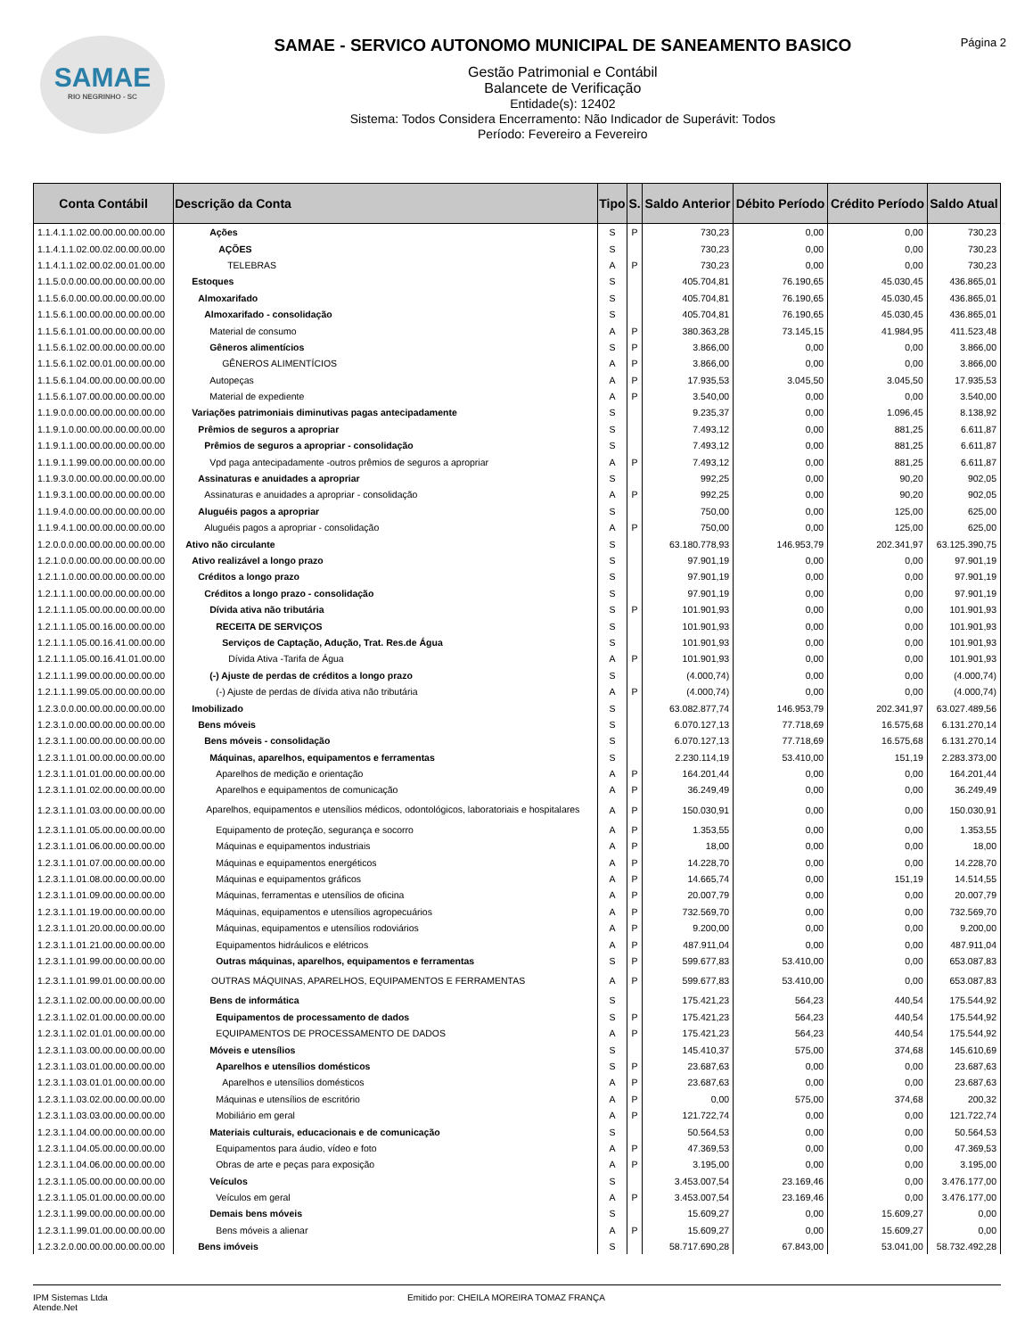SAMAE
RIO NEGRINHO - SC
SAMAE - SERVICO AUTONOMO MUNICIPAL DE SANEAMENTO BASICO
Gestão Patrimonial e Contábil
Balancete de Verificação
Entidade(s): 12402
Sistema: Todos Considera Encerramento: Não Indicador de Superávit: Todos
Período: Fevereiro a Fevereiro
Página 2
| Conta Contábil | Descrição da Conta | Tipo | S. | Saldo Anterior | Débito Período | Crédito Período | Saldo Atual |
| --- | --- | --- | --- | --- | --- | --- | --- |
| 1.1.4.1.1.02.00.00.00.00.00.00 | Ações | S | P | 730,23 | 0,00 | 0,00 | 730,23 |
| 1.1.4.1.1.02.00.02.00.00.00.00 | AÇÕES | S | | 730,23 | 0,00 | 0,00 | 730,23 |
| 1.1.4.1.1.02.00.02.00.01.00.00 | TELEBRAS | A | P | 730,23 | 0,00 | 0,00 | 730,23 |
| 1.1.5.0.0.00.00.00.00.00.00.00 | Estoques | S | | 405.704,81 | 76.190,65 | 45.030,45 | 436.865,01 |
| 1.1.5.6.0.00.00.00.00.00.00.00 | Almoxarifado | S | | 405.704,81 | 76.190,65 | 45.030,45 | 436.865,01 |
| 1.1.5.6.1.00.00.00.00.00.00.00 | Almoxarifado - consolidação | S | | 405.704,81 | 76.190,65 | 45.030,45 | 436.865,01 |
| 1.1.5.6.1.01.00.00.00.00.00.00 | Material de consumo | A | P | 380.363,28 | 73.145,15 | 41.984,95 | 411.523,48 |
| 1.1.5.6.1.02.00.00.00.00.00.00 | Gêneros alimentícios | S | P | 3.866,00 | 0,00 | 0,00 | 3.866,00 |
| 1.1.5.6.1.02.00.01.00.00.00.00 | GÊNEROS ALIMENTÍCIOS | A | P | 3.866,00 | 0,00 | 0,00 | 3.866,00 |
| 1.1.5.6.1.04.00.00.00.00.00.00 | Autopeças | A | P | 17.935,53 | 3.045,50 | 3.045,50 | 17.935,53 |
| 1.1.5.6.1.07.00.00.00.00.00.00 | Material de expediente | A | P | 3.540,00 | 0,00 | 0,00 | 3.540,00 |
| 1.1.9.0.0.00.00.00.00.00.00.00 | Variações patrimoniais diminutivas pagas antecipadamente | S | | 9.235,37 | 0,00 | 1.096,45 | 8.138,92 |
| 1.1.9.1.0.00.00.00.00.00.00.00 | Prêmios de seguros a apropriar | S | | 7.493,12 | 0,00 | 881,25 | 6.611,87 |
| 1.1.9.1.1.00.00.00.00.00.00.00 | Prêmios de seguros a apropriar - consolidação | S | | 7.493,12 | 0,00 | 881,25 | 6.611,87 |
| 1.1.9.1.1.99.00.00.00.00.00.00 | Vpd paga antecipadamente -outros prêmios de seguros a apropriar | A | P | 7.493,12 | 0,00 | 881,25 | 6.611,87 |
| 1.1.9.3.0.00.00.00.00.00.00.00 | Assinaturas e anuidades a apropriar | S | | 992,25 | 0,00 | 90,20 | 902,05 |
| 1.1.9.3.1.00.00.00.00.00.00.00 | Assinaturas e anuidades a apropriar - consolidação | A | P | 992,25 | 0,00 | 90,20 | 902,05 |
| 1.1.9.4.0.00.00.00.00.00.00.00 | Aluguéis pagos a apropriar | S | | 750,00 | 0,00 | 125,00 | 625,00 |
| 1.1.9.4.1.00.00.00.00.00.00.00 | Aluguéis pagos a apropriar - consolidação | A | P | 750,00 | 0,00 | 125,00 | 625,00 |
| 1.2.0.0.0.00.00.00.00.00.00.00 | Ativo não circulante | S | | 63.180.778,93 | 146.953,79 | 202.341,97 | 63.125.390,75 |
| 1.2.1.0.0.00.00.00.00.00.00.00 | Ativo realizável a longo prazo | S | | 97.901,19 | 0,00 | 0,00 | 97.901,19 |
| 1.2.1.1.0.00.00.00.00.00.00.00 | Créditos a longo prazo | S | | 97.901,19 | 0,00 | 0,00 | 97.901,19 |
| 1.2.1.1.1.00.00.00.00.00.00.00 | Créditos a longo prazo - consolidação | S | | 97.901,19 | 0,00 | 0,00 | 97.901,19 |
| 1.2.1.1.1.05.00.00.00.00.00.00 | Dívida ativa não tributária | S | P | 101.901,93 | 0,00 | 0,00 | 101.901,93 |
| 1.2.1.1.1.05.00.16.00.00.00.00 | RECEITA DE SERVIÇOS | S | | 101.901,93 | 0,00 | 0,00 | 101.901,93 |
| 1.2.1.1.1.05.00.16.41.00.00.00 | Serviços de Captação, Adução, Trat. Res.de Água | S | | 101.901,93 | 0,00 | 0,00 | 101.901,93 |
| 1.2.1.1.1.05.00.16.41.01.00.00 | Dívida Ativa -Tarifa de Água | A | P | 101.901,93 | 0,00 | 0,00 | 101.901,93 |
| 1.2.1.1.1.99.00.00.00.00.00.00 | (-) Ajuste de perdas de créditos a longo prazo | S | | (4.000,74) | 0,00 | 0,00 | (4.000,74) |
| 1.2.1.1.1.99.05.00.00.00.00.00 | (-) Ajuste de perdas de dívida ativa não tributária | A | P | (4.000,74) | 0,00 | 0,00 | (4.000,74) |
| 1.2.3.0.0.00.00.00.00.00.00.00 | Imobilizado | S | | 63.082.877,74 | 146.953,79 | 202.341,97 | 63.027.489,56 |
| 1.2.3.1.0.00.00.00.00.00.00.00 | Bens móveis | S | | 6.070.127,13 | 77.718,69 | 16.575,68 | 6.131.270,14 |
| 1.2.3.1.1.00.00.00.00.00.00.00 | Bens móveis - consolidação | S | | 6.070.127,13 | 77.718,69 | 16.575,68 | 6.131.270,14 |
| 1.2.3.1.1.01.00.00.00.00.00.00 | Máquinas, aparelhos, equipamentos e ferramentas | S | | 2.230.114,19 | 53.410,00 | 151,19 | 2.283.373,00 |
| 1.2.3.1.1.01.01.00.00.00.00.00 | Aparelhos de medição e orientação | A | P | 164.201,44 | 0,00 | 0,00 | 164.201,44 |
| 1.2.3.1.1.01.02.00.00.00.00.00 | Aparelhos e equipamentos de comunicação | A | P | 36.249,49 | 0,00 | 0,00 | 36.249,49 |
| 1.2.3.1.1.01.03.00.00.00.00.00 | Aparelhos, equipamentos e utensílios médicos, odontológicos, laboratoriais e hospitalares | A | P | 150.030,91 | 0,00 | 0,00 | 150.030,91 |
| 1.2.3.1.1.01.05.00.00.00.00.00 | Equipamento de proteção, segurança e socorro | A | P | 1.353,55 | 0,00 | 0,00 | 1.353,55 |
| 1.2.3.1.1.01.06.00.00.00.00.00 | Máquinas e equipamentos industriais | A | P | 18,00 | 0,00 | 0,00 | 18,00 |
| 1.2.3.1.1.01.07.00.00.00.00.00 | Máquinas e equipamentos energéticos | A | P | 14.228,70 | 0,00 | 0,00 | 14.228,70 |
| 1.2.3.1.1.01.08.00.00.00.00.00 | Máquinas e equipamentos gráficos | A | P | 14.665,74 | 0,00 | 151,19 | 14.514,55 |
| 1.2.3.1.1.01.09.00.00.00.00.00 | Máquinas, ferramentas e utensílios de oficina | A | P | 20.007,79 | 0,00 | 0,00 | 20.007,79 |
| 1.2.3.1.1.01.19.00.00.00.00.00 | Máquinas, equipamentos e utensílios agropecuários | A | P | 732.569,70 | 0,00 | 0,00 | 732.569,70 |
| 1.2.3.1.1.01.20.00.00.00.00.00 | Máquinas, equipamentos e utensílios rodoviários | A | P | 9.200,00 | 0,00 | 0,00 | 9.200,00 |
| 1.2.3.1.1.01.21.00.00.00.00.00 | Equipamentos hidráulicos e elétricos | A | P | 487.911,04 | 0,00 | 0,00 | 487.911,04 |
| 1.2.3.1.1.01.99.00.00.00.00.00 | Outras máquinas, aparelhos, equipamentos e ferramentas | S | P | 599.677,83 | 53.410,00 | 0,00 | 653.087,83 |
| 1.2.3.1.1.01.99.01.00.00.00.00 | OUTRAS MÁQUINAS, APARELHOS, EQUIPAMENTOS E FERRAMENTAS | A | P | 599.677,83 | 53.410,00 | 0,00 | 653.087,83 |
| 1.2.3.1.1.02.00.00.00.00.00.00 | Bens de informática | S | | 175.421,23 | 564,23 | 440,54 | 175.544,92 |
| 1.2.3.1.1.02.01.00.00.00.00.00 | Equipamentos de processamento de dados | S | P | 175.421,23 | 564,23 | 440,54 | 175.544,92 |
| 1.2.3.1.1.02.01.01.00.00.00.00 | EQUIPAMENTOS DE PROCESSAMENTO DE DADOS | A | P | 175.421,23 | 564,23 | 440,54 | 175.544,92 |
| 1.2.3.1.1.03.00.00.00.00.00.00 | Móveis e utensílios | S | | 145.410,37 | 575,00 | 374,68 | 145.610,69 |
| 1.2.3.1.1.03.01.00.00.00.00.00 | Aparelhos e utensílios domésticos | S | P | 23.687,63 | 0,00 | 0,00 | 23.687,63 |
| 1.2.3.1.1.03.01.01.00.00.00.00 | Aparelhos e utensílios domésticos | A | P | 23.687,63 | 0,00 | 0,00 | 23.687,63 |
| 1.2.3.1.1.03.02.00.00.00.00.00 | Máquinas e utensílios de escritório | A | P | 0,00 | 575,00 | 374,68 | 200,32 |
| 1.2.3.1.1.03.03.00.00.00.00.00 | Mobiliário em geral | A | P | 121.722,74 | 0,00 | 0,00 | 121.722,74 |
| 1.2.3.1.1.04.00.00.00.00.00.00 | Materiais culturais, educacionais e de comunicação | S | | 50.564,53 | 0,00 | 0,00 | 50.564,53 |
| 1.2.3.1.1.04.05.00.00.00.00.00 | Equipamentos para áudio, vídeo e foto | A | P | 47.369,53 | 0,00 | 0,00 | 47.369,53 |
| 1.2.3.1.1.04.06.00.00.00.00.00 | Obras de arte e peças para exposição | A | P | 3.195,00 | 0,00 | 0,00 | 3.195,00 |
| 1.2.3.1.1.05.00.00.00.00.00.00 | Veículos | S | | 3.453.007,54 | 23.169,46 | 0,00 | 3.476.177,00 |
| 1.2.3.1.1.05.01.00.00.00.00.00 | Veículos em geral | A | P | 3.453.007,54 | 23.169,46 | 0,00 | 3.476.177,00 |
| 1.2.3.1.1.99.00.00.00.00.00.00 | Demais bens móveis | S | | 15.609,27 | 0,00 | 15.609,27 | 0,00 |
| 1.2.3.1.1.99.01.00.00.00.00.00 | Bens móveis a alienar | A | P | 15.609,27 | 0,00 | 15.609,27 | 0,00 |
| 1.2.3.2.0.00.00.00.00.00.00.00 | Bens imóveis | S | | 58.717.690,28 | 67.843,00 | 53.041,00 | 58.732.492,28 |
IPM Sistemas Ltda
Atende.Net
Emitido por: CHEILA MOREIRA TOMAZ FRANÇA